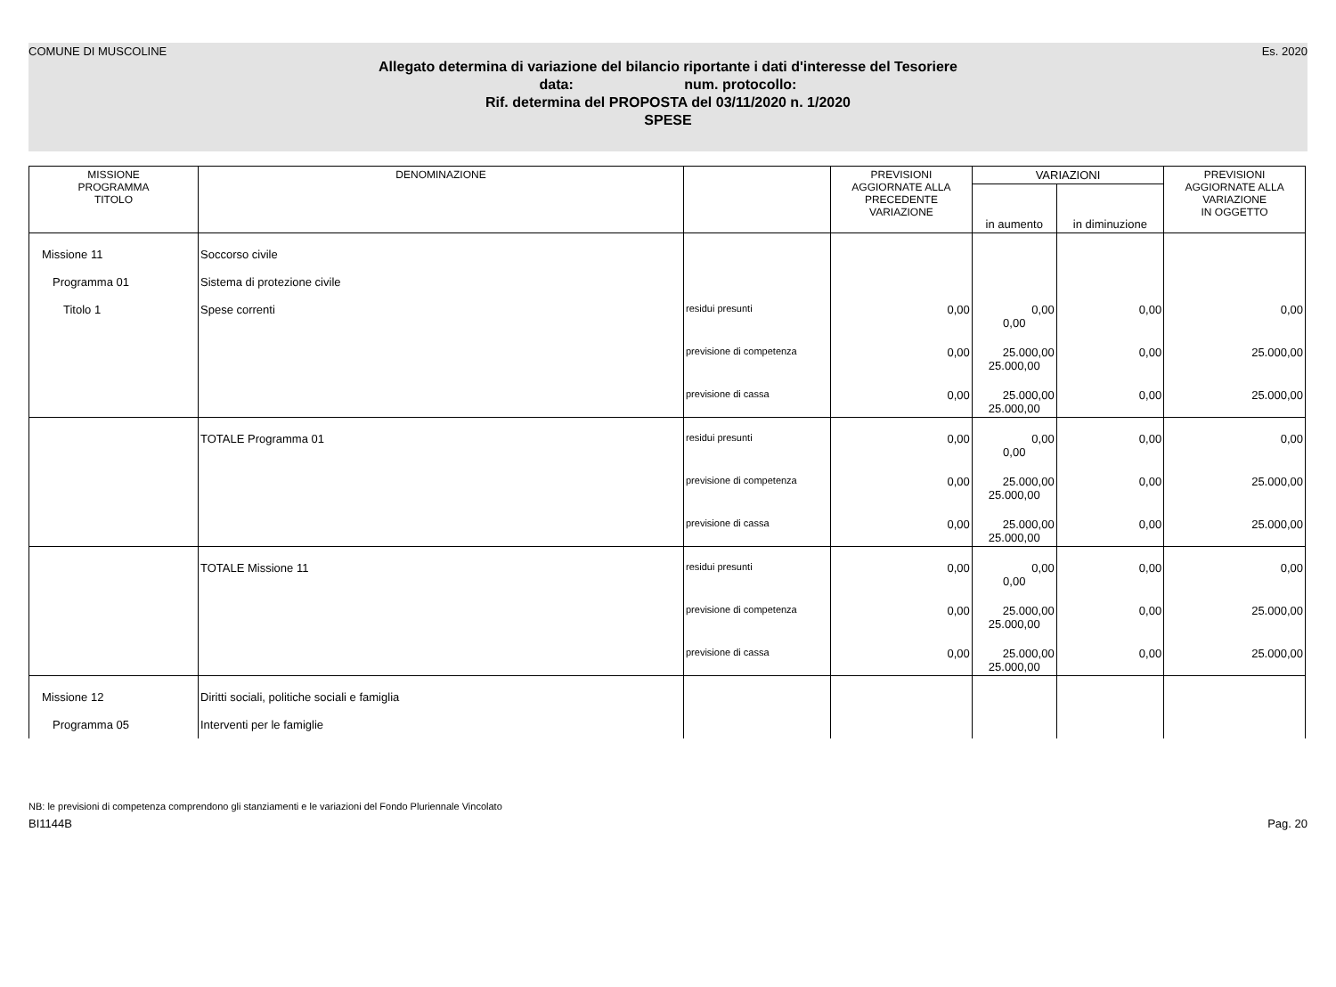COMUNE DI MUSCOLINE Es. 2020
Allegato determina di variazione del bilancio riportante i dati d'interesse del Tesoriere
data: num. protocollo:
Rif. determina del PROPOSTA del 03/11/2020 n. 1/2020
SPESE
| MISSIONE PROGRAMMA TITOLO | DENOMINAZIONE | | PREVISIONI AGGIORNATE ALLA PRECEDENTE VARIAZIONE | VARIAZIONI | | PREVISIONI AGGIORNATE ALLA VARIAZIONE IN OGGETTO |
| --- | --- | --- | --- | --- | --- | --- |
| | | | | in aumento | in diminuzione | |
| Missione 11 | Soccorso civile | | | | | |
| Programma 01 | Sistema di protezione civile | | | | | |
| Titolo 1 | Spese correnti | residui presunti | 0,00 | 0,00 0,00 | 0,00 | 0,00 |
| | | previsione di competenza | 0,00 | 25.000,00 25.000,00 | 0,00 | 25.000,00 |
| | | previsione di cassa | 0,00 | 25.000,00 25.000,00 | 0,00 | 25.000,00 |
| | TOTALE Programma 01 | residui presunti | 0,00 | 0,00 0,00 | 0,00 | 0,00 |
| | | previsione di competenza | 0,00 | 25.000,00 25.000,00 | 0,00 | 25.000,00 |
| | | previsione di cassa | 0,00 | 25.000,00 25.000,00 | 0,00 | 25.000,00 |
| | TOTALE Missione 11 | residui presunti | 0,00 | 0,00 0,00 | 0,00 | 0,00 |
| | | previsione di competenza | 0,00 | 25.000,00 25.000,00 | 0,00 | 25.000,00 |
| | | previsione di cassa | 0,00 | 25.000,00 25.000,00 | 0,00 | 25.000,00 |
| Missione 12 | Diritti sociali, politiche sociali e famiglia | | | | | |
| Programma 05 | Interventi per le famiglie | | | | | |
NB: le previsioni di competenza comprendono gli stanziamenti e le variazioni del Fondo Pluriennale Vincolato
BI1144B Pag. 20